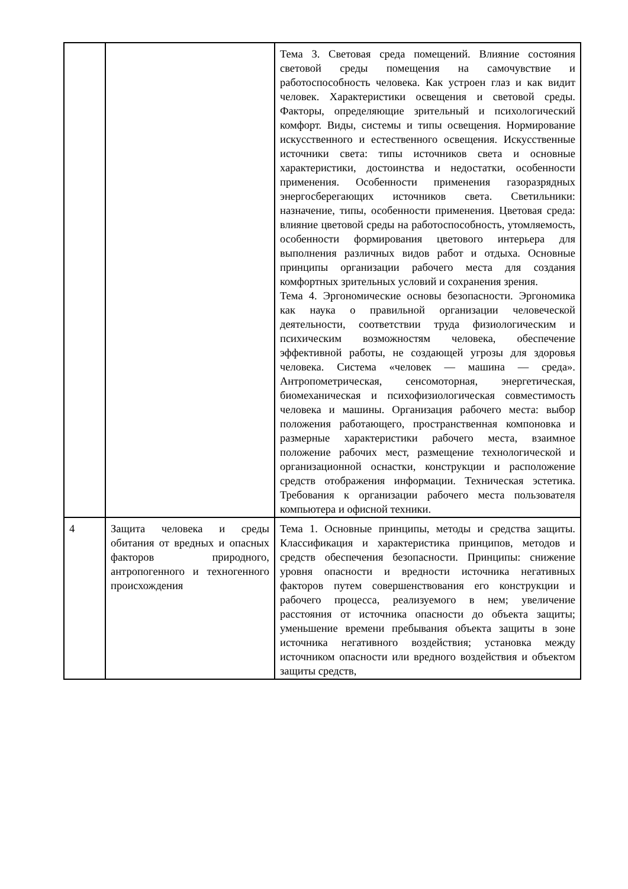| | | Тема 3. Световая среда помещений. Влияние состояния световой среды помещения на самочувствие и работоспособность человека. Как устроен глаз и как видит человек. Характеристики освещения и световой среды. Факторы, определяющие зрительный и психологический комфорт. Виды, системы и типы освещения. Нормирование искусственного и естественного освещения. Искусственные источники света: типы источников света и основные характеристики, достоинства и недостатки, особенности применения. Особенности применения газоразрядных энергосберегающих источников света. Светильники: назначение, типы, особенности применения. Цветовая среда: влияние цветовой среды на работоспособность, утомляемость, особенности формирования цветового интерьера для выполнения различных видов работ и отдыха. Основные принципы организации рабочего места для создания комфортных зрительных условий и сохранения зрения. Тема 4. Эргономические основы безопасности. Эргономика как наука о правильной организации человеческой деятельности, соответствии труда физиологическим и психическим возможностям человека, обеспечение эффективной работы, не создающей угрозы для здоровья человека. Система «человек — машина — среда». Антропометрическая, сенсомоторная, энергетическая, биомеханическая и психофизиологическая совместимость человека и машины. Организация рабочего места: выбор положения работающего, пространственная компоновка и размерные характеристики рабочего места, взаимное положение рабочих мест, размещение технологической и организационной оснастки, конструкции и расположение средств отображения информации. Техническая эстетика. Требования к организации рабочего места пользователя компьютера и офисной техники. |
| 4 | Защита человека и среды обитания от вредных и опасных факторов природного, антропогенного и техногенного происхождения | Тема 1. Основные принципы, методы и средства защиты. Классификация и характеристика принципов, методов и средств обеспечения безопасности. Принципы: снижение уровня опасности и вредности источника негативных факторов путем совершенствования его конструкции и рабочего процесса, реализуемого в нем; увеличение расстояния от источника опасности до объекта защиты; уменьшение времени пребывания объекта защиты в зоне источника негативного воздействия; установка между источником опасности или вредного воздействия и объектом защиты средств, |